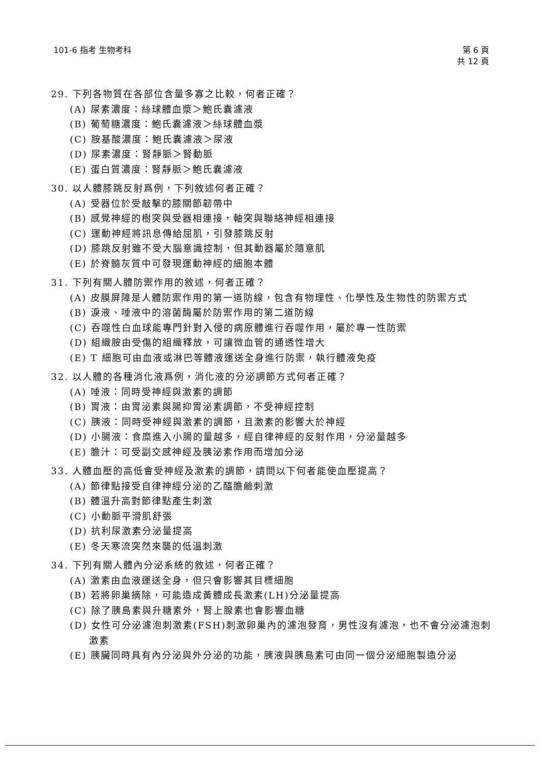101-6 指考 生物考科 第 6 頁
共 12 頁
29. 下列各物質在各部位含量多寡之比較，何者正確？
(A) 尿素濃度：絲球體血漿＞鮑氏囊濾液
(B) 葡萄糖濃度：鮑氏囊濾液＞絲球體血漿
(C) 胺基酸濃度：鮑氏囊濾液＞尿液
(D) 尿素濃度：腎靜脈＞腎動脈
(E) 蛋白質濃度：腎靜脈＞鮑氏囊濾液
30. 以人體膝跳反射爲例，下列敘述何者正確？
(A) 受器位於受敲擊的膝關節韌帶中
(B) 感覺神經的樹突與受器相連接，軸突與聯絡神經相連接
(C) 運動神經將訊息傳給屈肌，引發膝跳反射
(D) 膝跳反射雖不受大腦意識控制，但其動器屬於隨意肌
(E) 於脊髓灰質中可發現運動神經的細胞本體
31. 下列有關人體防禦作用的敘述，何者正確？
(A) 皮膜屏障是人體防禦作用的第一道防線，包含有物理性、化學性及生物性的防禦方式
(B) 淚液、唾液中的溶菌酶屬於防禦作用的第二道防線
(C) 吞噬性白血球能專門針對入侵的病原體進行吞噬作用，屬於專一性防禦
(D) 組織胺由受傷的組織釋放，可讓微血管的通透性增大
(E) T 細胞可由血液或淋巴等體液運送全身進行防禦，執行體液免疫
32. 以人體的各種消化液爲例，消化液的分泌調節方式何者正確？
(A) 唾液：同時受神經與激素的調節
(B) 胃液：由胃泌素與腸抑胃泌素調節，不受神經控制
(C) 胰液：同時受神經與激素的調節，且激素的影響大於神經
(D) 小腸液：食糜進入小腸的量越多，經自律神經的反射作用，分泌量越多
(E) 膽汁：可受副交感神經及胰泌素作用而增加分泌
33. 人體血壓的高低會受神經及激素的調節，請問以下何者能使血壓提高？
(A) 節律點接受自律神經分泌的乙醯膽鹼刺激
(B) 體溫升高對節律點產生刺激
(C) 小動脈平滑肌舒張
(D) 抗利尿激素分泌量提高
(E) 冬天寒流突然來襲的低溫刺激
34. 下列有關人體內分泌系統的敘述，何者正確？
(A) 激素由血液運送全身，但只會影響其目標細胞
(B) 若將卵巢摘除，可能造成黃體成長激素(LH)分泌量提高
(C) 除了胰島素與升糖素外，腎上腺素也會影響血糖
(D) 女性可分泌濾泡刺激素(FSH)刺激卵巢內的濾泡發育，男性沒有濾泡，也不會分泌濾泡刺激素
(E) 胰臟同時具有內分泌與外分泌的功能，胰液與胰島素可由同一個分泌細胞製造分泌